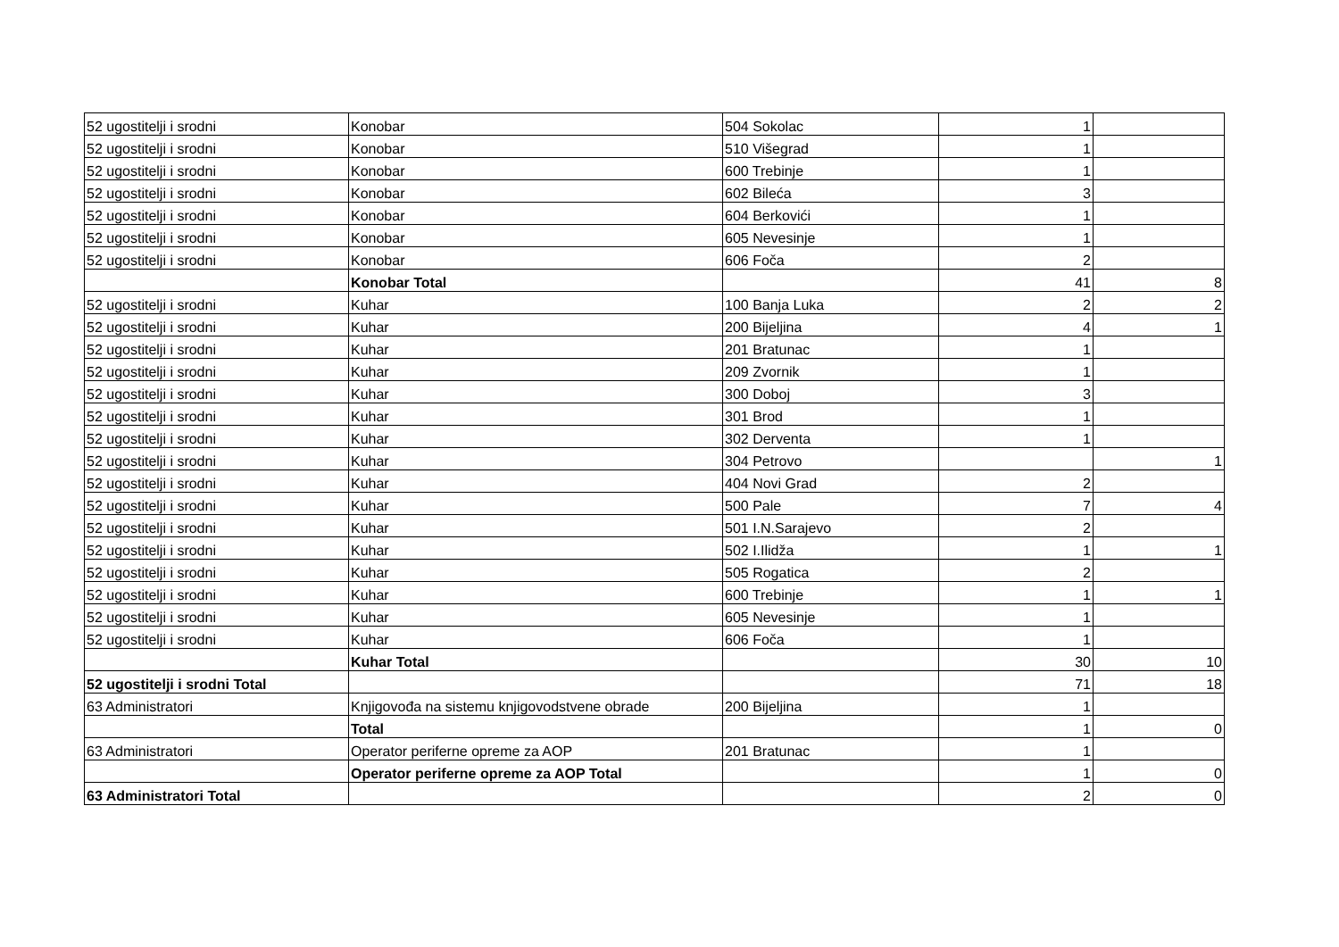| 52 ugostitelji i srodni | Konobar | 504 Sokolac | 1 | |
| 52 ugostitelji i srodni | Konobar | 510 Višegrad | 1 | |
| 52 ugostitelji i srodni | Konobar | 600 Trebinje | 1 | |
| 52 ugostitelji i srodni | Konobar | 602 Bileća | 3 | |
| 52 ugostitelji i srodni | Konobar | 604 Berkovići | 1 | |
| 52 ugostitelji i srodni | Konobar | 605 Nevesinje | 1 | |
| 52 ugostitelji i srodni | Konobar | 606 Foča | 2 | |
| | Konobar Total | | 41 | 8 |
| 52 ugostitelji i srodni | Kuhar | 100 Banja Luka | 2 | 2 |
| 52 ugostitelji i srodni | Kuhar | 200 Bijeljina | 4 | 1 |
| 52 ugostitelji i srodni | Kuhar | 201 Bratunac | 1 | |
| 52 ugostitelji i srodni | Kuhar | 209 Zvornik | 1 | |
| 52 ugostitelji i srodni | Kuhar | 300 Doboj | 3 | |
| 52 ugostitelji i srodni | Kuhar | 301 Brod | 1 | |
| 52 ugostitelji i srodni | Kuhar | 302 Derventa | 1 | |
| 52 ugostitelji i srodni | Kuhar | 304 Petrovo | | 1 |
| 52 ugostitelji i srodni | Kuhar | 404 Novi Grad | 2 | |
| 52 ugostitelji i srodni | Kuhar | 500 Pale | 7 | 4 |
| 52 ugostitelji i srodni | Kuhar | 501 I.N.Sarajevo | 2 | |
| 52 ugostitelji i srodni | Kuhar | 502 I.Ilidža | 1 | 1 |
| 52 ugostitelji i srodni | Kuhar | 505 Rogatica | 2 | |
| 52 ugostitelji i srodni | Kuhar | 600 Trebinje | 1 | 1 |
| 52 ugostitelji i srodni | Kuhar | 605 Nevesinje | 1 | |
| 52 ugostitelji i srodni | Kuhar | 606 Foča | 1 | |
| | Kuhar Total | | 30 | 10 |
| 52 ugostitelji i srodni Total | | | 71 | 18 |
| 63 Administratori | Knjigovođa na sistemu knjigovodstvene obrade | 200 Bijeljina | 1 | |
| | Total | | 1 | 0 |
| 63 Administratori | Operator periferne opreme za AOP | 201 Bratunac | 1 | |
| | Operator periferne opreme za AOP Total | | 1 | 0 |
| 63 Administratori Total | | | 2 | 0 |